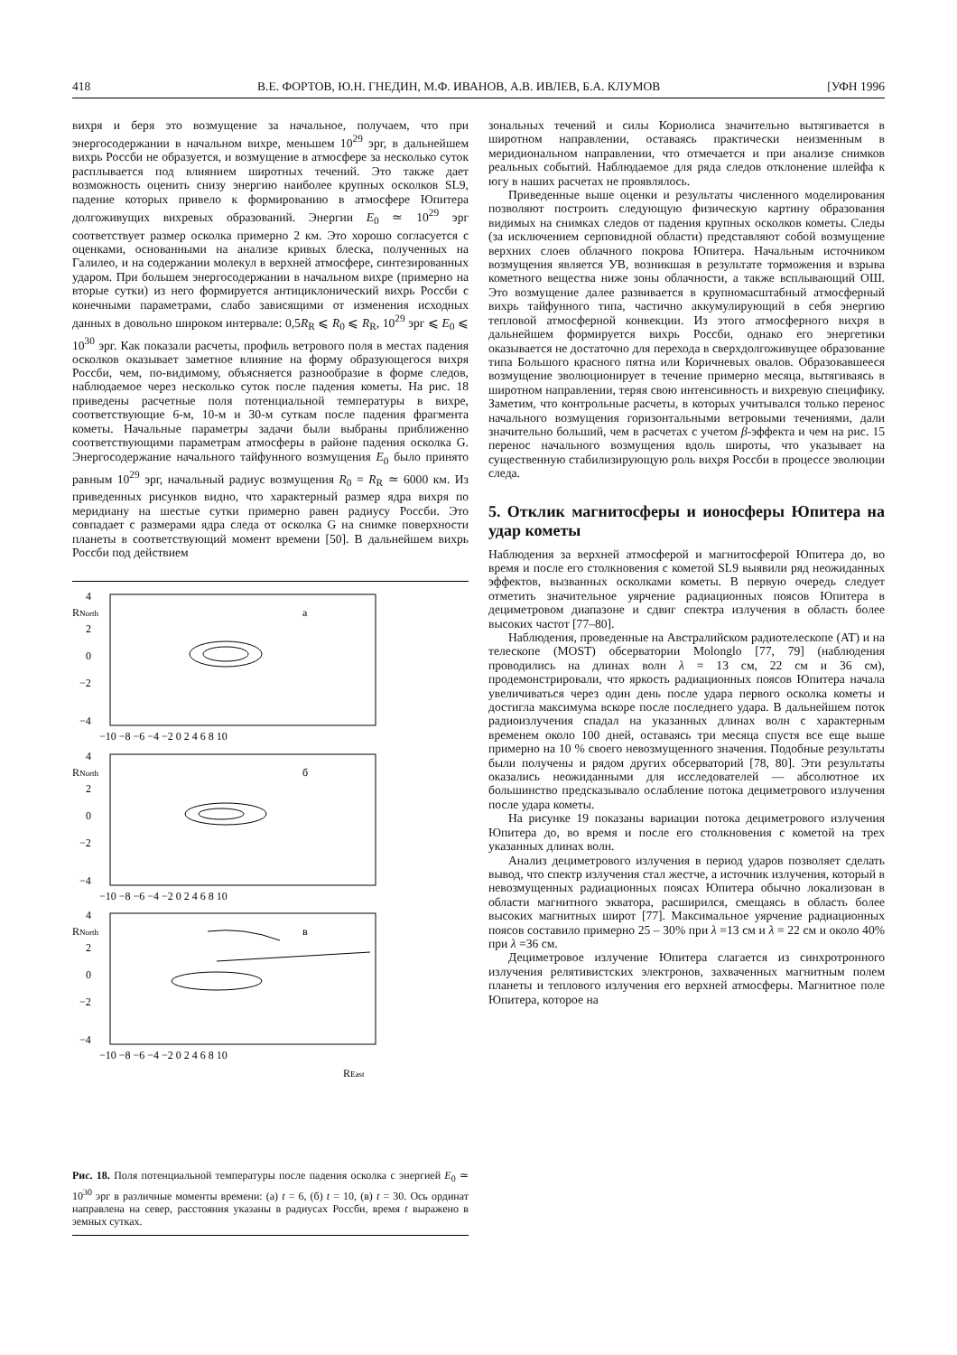418 В.Е. ФОРТОВ, Ю.Н. ГНЕДИН, М.Ф. ИВАНОВ, А.В. ИВЛЕВ, Б.А. КЛУМОВ [УФН 1996
вихря и беря это возмущение за начальное, получаем, что при энергосодержании в начальном вихре, меньшем 10<sup>29</sup> эрг, в дальнейшем вихрь Россби не образуется, и возмущение в атмосфере за несколько суток расплывается под влиянием широтных течений. Это также дает возможность оценить снизу энергию наиболее крупных осколков SL9, падение которых привело к формированию в атмосфере Юпитера долгоживущих вихревых образований. Энергии E<sub>0</sub> ≃ 10<sup>29</sup> эрг соответствует размер осколка примерно 2 км. Это хорошо согласуется с оценками, основанными на анализе кривых блеска, полученных на Галилео, и на содержании молекул в верхней атмосфере, синтезированных ударом. При большем энергосодержании в начальном вихре (примерно на вторые сутки) из него формируется антициклонический вихрь Россби с конечными параметрами, слабо зависящими от изменения исходных данных в довольно широком интервале: 0,5R<sub>R</sub> ⩽ R<sub>0</sub> ⩽ R<sub>R</sub>, 10<sup>29</sup> эрг ⩽ E<sub>0</sub> ⩽ 10<sup>30</sup> эрг. Как показали расчеты, профиль ветрового поля в местах падения осколков оказывает заметное влияние на форму образующегося вихря Россби, чем, по-видимому, объясняется разнообразие в форме следов, наблюдаемое через несколько суток после падения кометы. На рис. 18 приведены расчетные поля потенциальной температуры в вихре, соответствующие 6-м, 10-м и 30-м суткам после падения фрагмента кометы. Начальные параметры задачи были выбраны приближенно соответствующими параметрам атмосферы в районе падения осколка G. Энергосодержание начального тайфунного возмущения E<sub>0</sub> было принято равным 10<sup>29</sup> эрг, начальный радиус возмущения R<sub>0</sub> = R<sub>R</sub> ≃ 6000 км. Из приведенных рисунков видно, что характерный размер ядра вихря по меридиану на шестые сутки примерно равен радиусу Россби. Это совпадает с размерами ядра следа от осколка G на снимке поверхности планеты в соответствующий момент времени [50]. В дальнейшем вихрь Россби под действием
4
RNorth
2
0
−2
−4
а
−10 −8 −6 −4 −2 0 2 4 6 8 10
4
RNorth
2
0
−2
−4
б
−10 −8 −6 −4 −2 0 2 4 6 8 10
4
RNorth
2
0
−2
−4
в
−10 −8 −6 −4 −2 0 2 4 6 8 10
REast
Рис. 18. Поля потенциальной температуры после падения осколка с энергией E<sub>0</sub> ≃ 10<sup>30</sup> эрг в различные моменты времени: (а) t = 6, (б) t = 10, (в) t = 30. Ось ординат направлена на север, расстояния указаны в радиусах Россби, время t выражено в земных сутках.
зональных течений и силы Кориолиса значительно вытягивается в широтном направлении, оставаясь практически неизменным в меридиональном направлении, что отмечается и при анализе снимков реальных событий. Наблюдаемое для ряда следов отклонение шлейфа к югу в наших расчетах не проявлялось.
Приведенные выше оценки и результаты численного моделирования позволяют построить следующую физическую картину образования видимых на снимках следов от падения крупных осколков кометы. Следы (за исключением серповидной области) представляют собой возмущение верхних слоев облачного покрова Юпитера. Начальным источником возмущения является УВ, возникшая в результате торможения и взрыва кометного вещества ниже зоны облачности, а также всплывающий ОШ. Это возмущение далее развивается в крупномасштабный атмосферный вихрь тайфунного типа, частично аккумулирующий в себя энергию тепловой атмосферной конвекции. Из этого атмосферного вихря в дальнейшем формируется вихрь Россби, однако его энергетики оказывается не достаточно для перехода в сверхдолгоживущее образование типа Большого красного пятна или Коричневых овалов. Образовавшееся возмущение эволюционирует в течение примерно месяца, вытягиваясь в широтном направлении, теряя свою интенсивность и вихревую специфику. Заметим, что контрольные расчеты, в которых учитывался только перенос начального возмущения горизонтальными ветровыми течениями, дали значительно больший, чем в расчетах с учетом β-эффекта и чем на рис. 15 перенос начального возмущения вдоль широты, что указывает на существенную стабилизирующую роль вихря Россби в процессе эволюции следа.
5. Отклик магнитосферы и ионосферы Юпитера на удар кометы
Наблюдения за верхней атмосферой и магнитосферой Юпитера до, во время и после его столкновения с кометой SL9 выявили ряд неожиданных эффектов, вызванных осколками кометы. В первую очередь следует отметить значительное уярчение радиационных поясов Юпитера в дециметровом диапазоне и сдвиг спектра излучения в область более высоких частот [77–80].
Наблюдения, проведенные на Австралийском радиотелескопе (AT) и на телескопе (MOST) обсерватории Molonglo [77, 79] (наблюдения проводились на длинах волн λ = 13 см, 22 см и 36 см), продемонстрировали, что яркость радиационных поясов Юпитера начала увеличиваться через один день после удара первого осколка кометы и достигла максимума вскоре после последнего удара. В дальнейшем поток радиоизлучения спадал на указанных длинах волн с характерным временем около 100 дней, оставаясь три месяца спустя все еще выше примерно на 10 % своего невозмущенного значения. Подобные результаты были получены и рядом других обсерваторий [78, 80]. Эти результаты оказались неожиданными для исследователей — абсолютное их большинство предсказывало ослабление потока дециметрового излучения после удара кометы.
На рисунке 19 показаны вариации потока дециметрового излучения Юпитера до, во время и после его столкновения с кометой на трех указанных длинах волн.
Анализ дециметрового излучения в период ударов позволяет сделать вывод, что спектр излучения стал жестче, а источник излучения, который в невозмущенных радиационных поясах Юпитера обычно локализован в области магнитного экватора, расширился, смещаясь в область более высоких магнитных широт [77]. Максимальное уярчение радиационных поясов составило примерно 25 – 30% при λ =13 см и λ = 22 см и около 40% при λ =36 см.
Дециметровое излучение Юпитера слагается из синхротронного излучения релятивистских электронов, захваченных магнитным полем планеты и теплового излучения его верхней атмосферы. Магнитное поле Юпитера, которое на